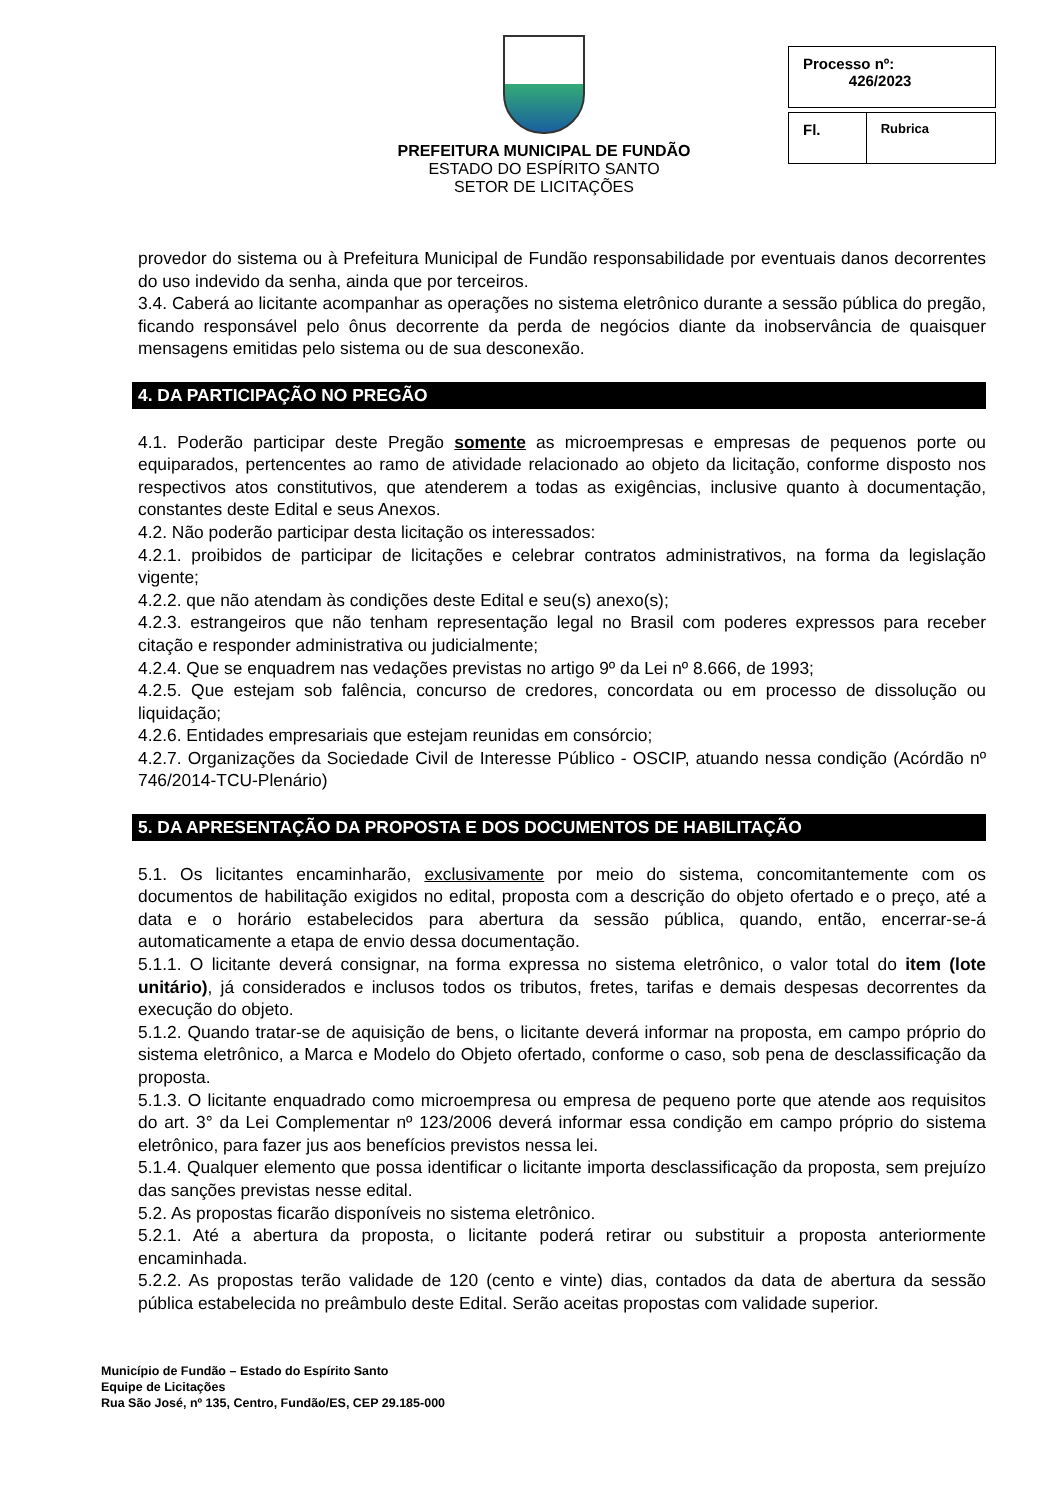PREFEITURA MUNICIPAL DE FUNDÃO
ESTADO DO ESPÍRITO SANTO
SETOR DE LICITAÇÕES
| Processo nº: 426/2023 |
| Fl. | Rubrica |
provedor do sistema ou à Prefeitura Municipal de Fundão responsabilidade por eventuais danos decorrentes do uso indevido da senha, ainda que por terceiros.
3.4. Caberá ao licitante acompanhar as operações no sistema eletrônico durante a sessão pública do pregão, ficando responsável pelo ônus decorrente da perda de negócios diante da inobservância de quaisquer mensagens emitidas pelo sistema ou de sua desconexão.
4. DA PARTICIPAÇÃO NO PREGÃO
4.1. Poderão participar deste Pregão somente as microempresas e empresas de pequenos porte ou equiparados, pertencentes ao ramo de atividade relacionado ao objeto da licitação, conforme disposto nos respectivos atos constitutivos, que atenderem a todas as exigências, inclusive quanto à documentação, constantes deste Edital e seus Anexos.
4.2. Não poderão participar desta licitação os interessados:
4.2.1. proibidos de participar de licitações e celebrar contratos administrativos, na forma da legislação vigente;
4.2.2. que não atendam às condições deste Edital e seu(s) anexo(s);
4.2.3. estrangeiros que não tenham representação legal no Brasil com poderes expressos para receber citação e responder administrativa ou judicialmente;
4.2.4. Que se enquadrem nas vedações previstas no artigo 9º da Lei nº 8.666, de 1993;
4.2.5. Que estejam sob falência, concurso de credores, concordata ou em processo de dissolução ou liquidação;
4.2.6. Entidades empresariais que estejam reunidas em consórcio;
4.2.7. Organizações da Sociedade Civil de Interesse Público - OSCIP, atuando nessa condição (Acórdão nº 746/2014-TCU-Plenário)
5. DA APRESENTAÇÃO DA PROPOSTA E DOS DOCUMENTOS DE HABILITAÇÃO
5.1. Os licitantes encaminharão, exclusivamente por meio do sistema, concomitantemente com os documentos de habilitação exigidos no edital, proposta com a descrição do objeto ofertado e o preço, até a data e o horário estabelecidos para abertura da sessão pública, quando, então, encerrar-se-á automaticamente a etapa de envio dessa documentação.
5.1.1. O licitante deverá consignar, na forma expressa no sistema eletrônico, o valor total do item (lote unitário), já considerados e inclusos todos os tributos, fretes, tarifas e demais despesas decorrentes da execução do objeto.
5.1.2. Quando tratar-se de aquisição de bens, o licitante deverá informar na proposta, em campo próprio do sistema eletrônico, a Marca e Modelo do Objeto ofertado, conforme o caso, sob pena de desclassificação da proposta.
5.1.3. O licitante enquadrado como microempresa ou empresa de pequeno porte que atende aos requisitos do art. 3° da Lei Complementar nº 123/2006 deverá informar essa condição em campo próprio do sistema eletrônico, para fazer jus aos benefícios previstos nessa lei.
5.1.4. Qualquer elemento que possa identificar o licitante importa desclassificação da proposta, sem prejuízo das sanções previstas nesse edital.
5.2. As propostas ficarão disponíveis no sistema eletrônico.
5.2.1. Até a abertura da proposta, o licitante poderá retirar ou substituir a proposta anteriormente encaminhada.
5.2.2. As propostas terão validade de 120 (cento e vinte) dias, contados da data de abertura da sessão pública estabelecida no preâmbulo deste Edital. Serão aceitas propostas com validade superior.
Município de Fundão – Estado do Espírito Santo
Equipe de Licitações
Rua São José, nº 135, Centro, Fundão/ES, CEP 29.185-000